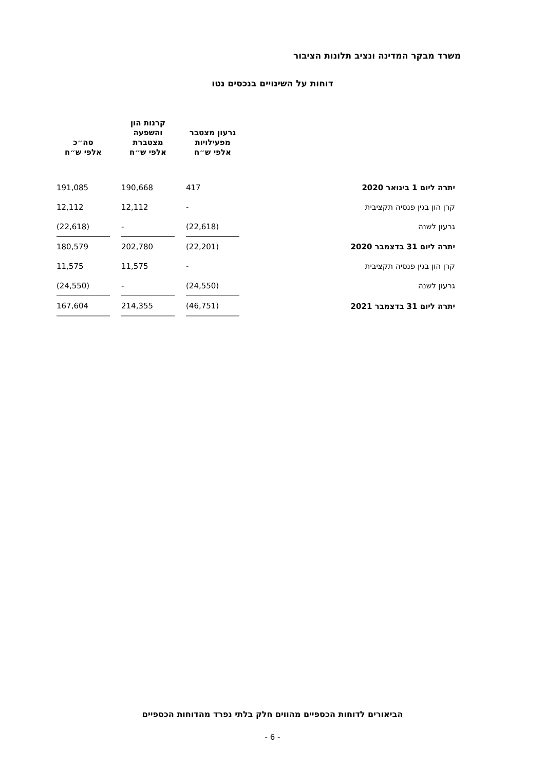משרד מבקר המדינה ונציב תלונות הציבור
דוחות על השינויים בנכסים נטו
| | גרעון מצטבר מפעילויות אלפי ש״ח | | קרנות הון והשפעה מצטברת אלפי ש״ח | | סה״כ אלפי ש״ח |
| --- | --- | --- | --- | --- | --- |
| יתרה ליום 1 בינואר 2020 | 417 | | 190,668 | | 191,085 |
| קרן הון בגין פנסיה תקציבית | - | | 12,112 | | 12,112 |
| גרעון לשנה | (22,618) | | - | | (22,618) |
| יתרה ליום 31 בדצמבר 2020 | (22,201) | | 202,780 | | 180,579 |
| קרן הון בגין פנסיה תקציבית | - | | 11,575 | | 11,575 |
| גרעון לשנה | (24,550) | | - | | (24,550) |
| יתרה ליום 31 בדצמבר 2021 | (46,751) | | 214,355 | | 167,604 |
הביאורים לדוחות הכספיים מהווים חלק בלתי נפרד מהדוחות הכספיים
- 6 -